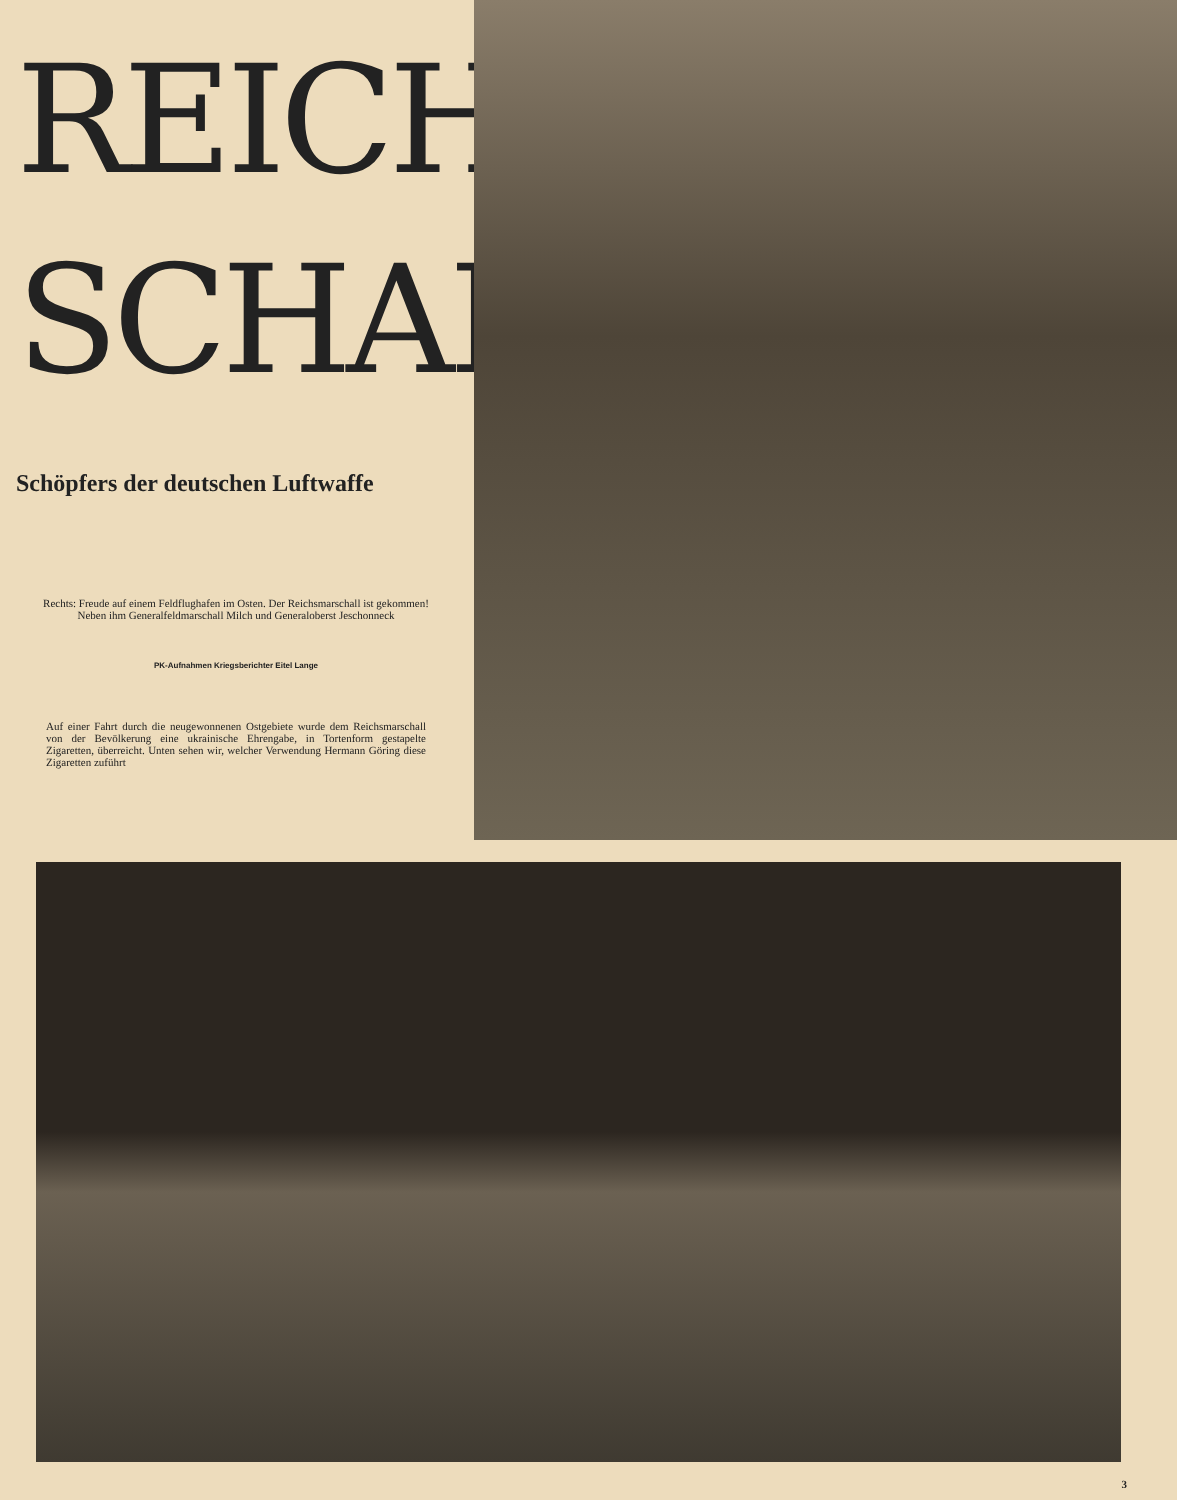REICHS-
SCHALL
Schöpfers der deutschen Luftwaffe
Rechts: Freude auf einem Feldflughafen im Osten. Der Reichsmarschall ist gekommen! Neben ihm Generalfeldmarschall Milch und Generaloberst Jeschonneck
PK-Aufnahmen Kriegsberichter Eitel Lange
Auf einer Fahrt durch die neugewonnenen Ostgebiete wurde dem Reichsmarschall von der Bevölkerung eine ukrainische Ehrengabe, in Tortenform gestapelte Zigaretten, überreicht. Unten sehen wir, welcher Verwendung Hermann Göring diese Zigaretten zuführt
3